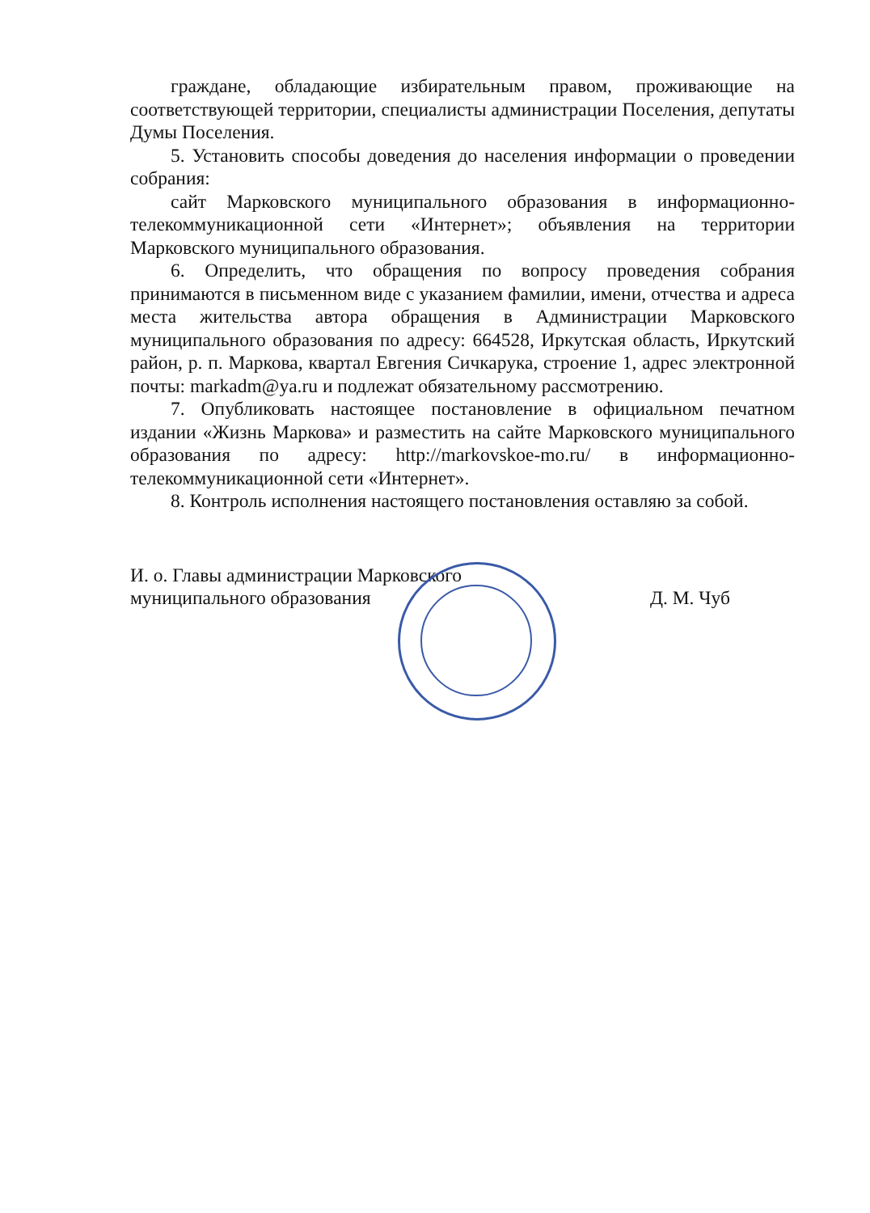граждане, обладающие избирательным правом, проживающие на соответствующей территории, специалисты администрации Поселения, депутаты Думы Поселения.
5. Установить способы доведения до населения информации о проведении собрания:
сайт Марковского муниципального образования в информационно-телекоммуникационной сети «Интернет»; объявления на территории Марковского муниципального образования.
6. Определить, что обращения по вопросу проведения собрания принимаются в письменном виде с указанием фамилии, имени, отчества и адреса места жительства автора обращения в Администрации Марковского муниципального образования по адресу: 664528, Иркутская область, Иркутский район, р. п. Маркова, квартал Евгения Сичкарука, строение 1, адрес электронной почты: markadm@ya.ru и подлежат обязательному рассмотрению.
7. Опубликовать настоящее постановление в официальном печатном издании «Жизнь Маркова» и разместить на сайте Марковского муниципального образования по адресу: http://markovskoe-mo.ru/ в информационно-телекоммуникационной сети «Интернет».
8. Контроль исполнения настоящего постановления оставляю за собой.
И. о. Главы администрации Марковского
муниципального образования
Д. М. Чуб